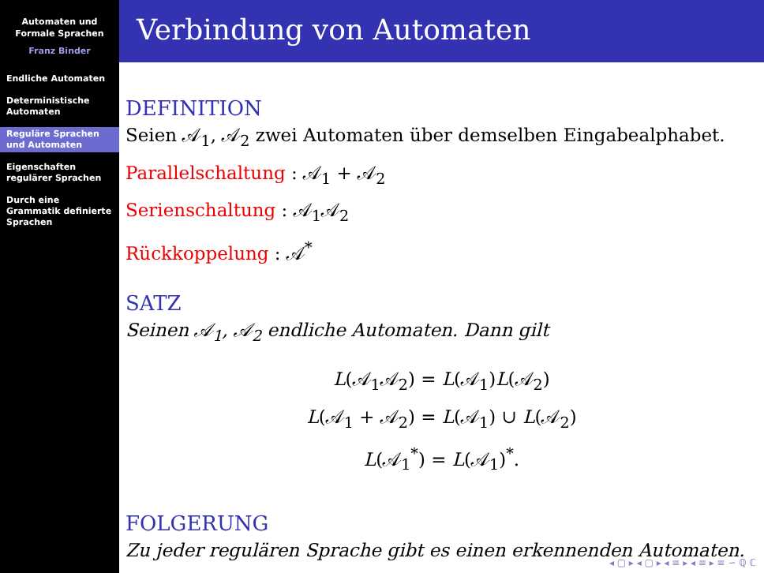Automaten und
Formale Sprachen
Franz Binder
Endliche Automaten
Deterministische Automaten
Reguläre Sprachen und Automaten
Eigenschaften regulärer Sprachen
Durch eine Grammatik definierte Sprachen
Verbindung von Automaten
DEFINITION
Seien 𝒜<sub>1</sub>, 𝒜<sub>2</sub> zwei Automaten über demselben Eingabealphabet.
Parallelschaltung : 𝒜<sub>1</sub> + 𝒜<sub>2</sub>
Serienschaltung : 𝒜<sub>1</sub>𝒜<sub>2</sub>
Rückkoppelung : 𝒜<sup>*</sup>
SATZ
Seinen 𝒜<sub>1</sub>, 𝒜<sub>2</sub> endliche Automaten. Dann gilt
L(𝒜<sub>1</sub>𝒜<sub>2</sub>) = L(𝒜<sub>1</sub>)L(𝒜<sub>2</sub>)
L(𝒜<sub>1</sub> + 𝒜<sub>2</sub>) = L(𝒜<sub>1</sub>) ∪ L(𝒜<sub>2</sub>)
L(𝒜<sub>1</sub><sup>*</sup>) = L(𝒜<sub>1</sub>)<sup>*</sup>.
FOLGERUNG
Zu jeder regulären Sprache gibt es einen erkennenden Automaten.
◂ ▢ ▸ ◂ ▢ ▸ ◂ ≡ ▸ ◂ ≡ ▸ ≡ ∽ ℚ ℂ